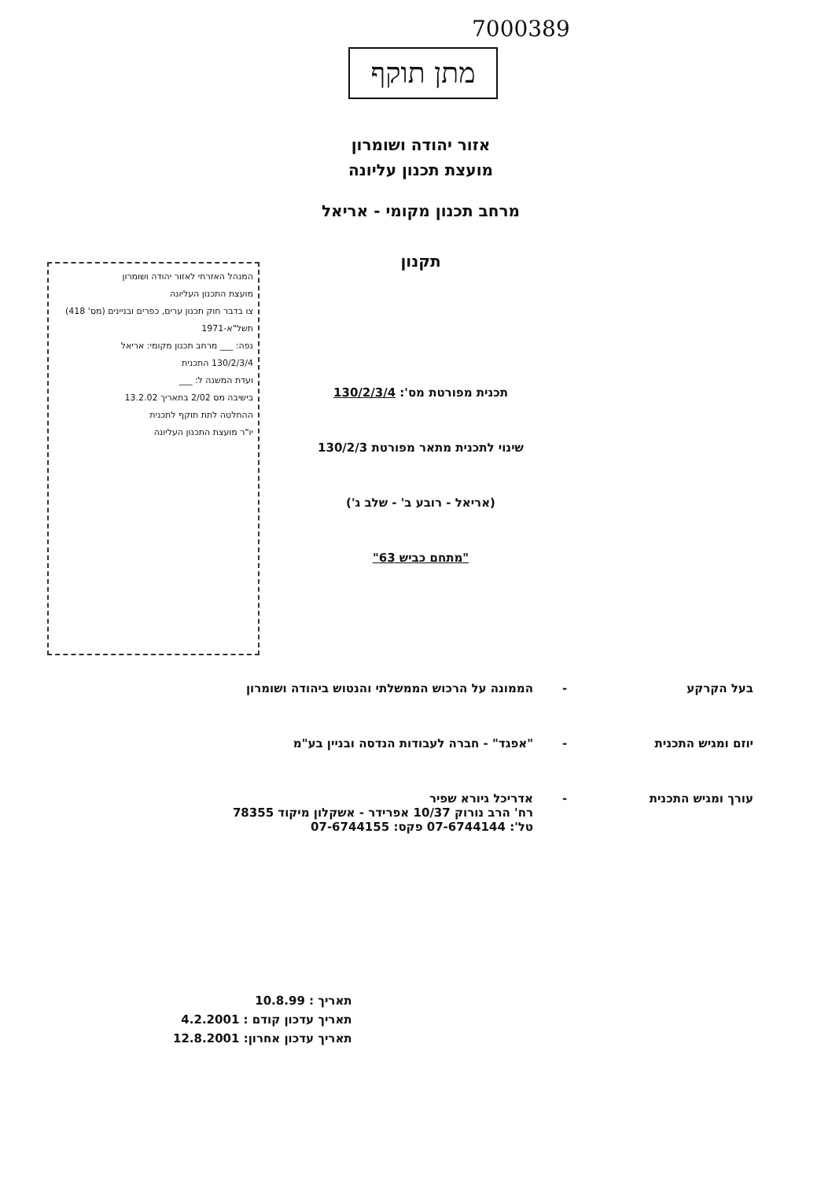7000389
מתן תוקף
אזור יהודה ושומרון
מועצת תכנון עליונה
מרחב תכנון מקומי - אריאל
תקנון
המנהל האזרחי לאזור יהודה ושומרון
מועצת התכנון העליונה
צו בדבר חוק תכנון ערים, כפרים ובניינים (מס' 418) תשל"א-1971
נפה: ___ מרחב תכנון מקומי: אריאל
130/2/3/4 התכנית
ועדת המשנה ל: ___
בישיבה מס 2/02 בתאריך 13.2.02
ההחלטה לתת תוקף לתכנית
יו"ר מועצת התכנון העליונה
תכנית מפורטת מס': 130/2/3/4
שינוי לתכנית מתאר מפורטת 130/2/3
(אריאל - רובע ב' - שלב ג')
"מתחם כביש 63"
בעל הקרקע - הממונה על הרכוש הממשלתי והנטוש ביהודה ושומרון
יוזם ומגיש התכנית - "אפגד" - חברה לעבודות הנדסה ובניין בע"מ
עורך ומגיש התכנית - אדריכל גיורא שפיר
רח' הרב נורוק 10/37 אפרידר - אשקלון מיקוד 78355
טל': 07-6744144 פקס: 07-6744155
תאריך : 10.8.99
תאריך עדכון קודם : 4.2.2001
תאריך עדכון אחרון: 12.8.2001